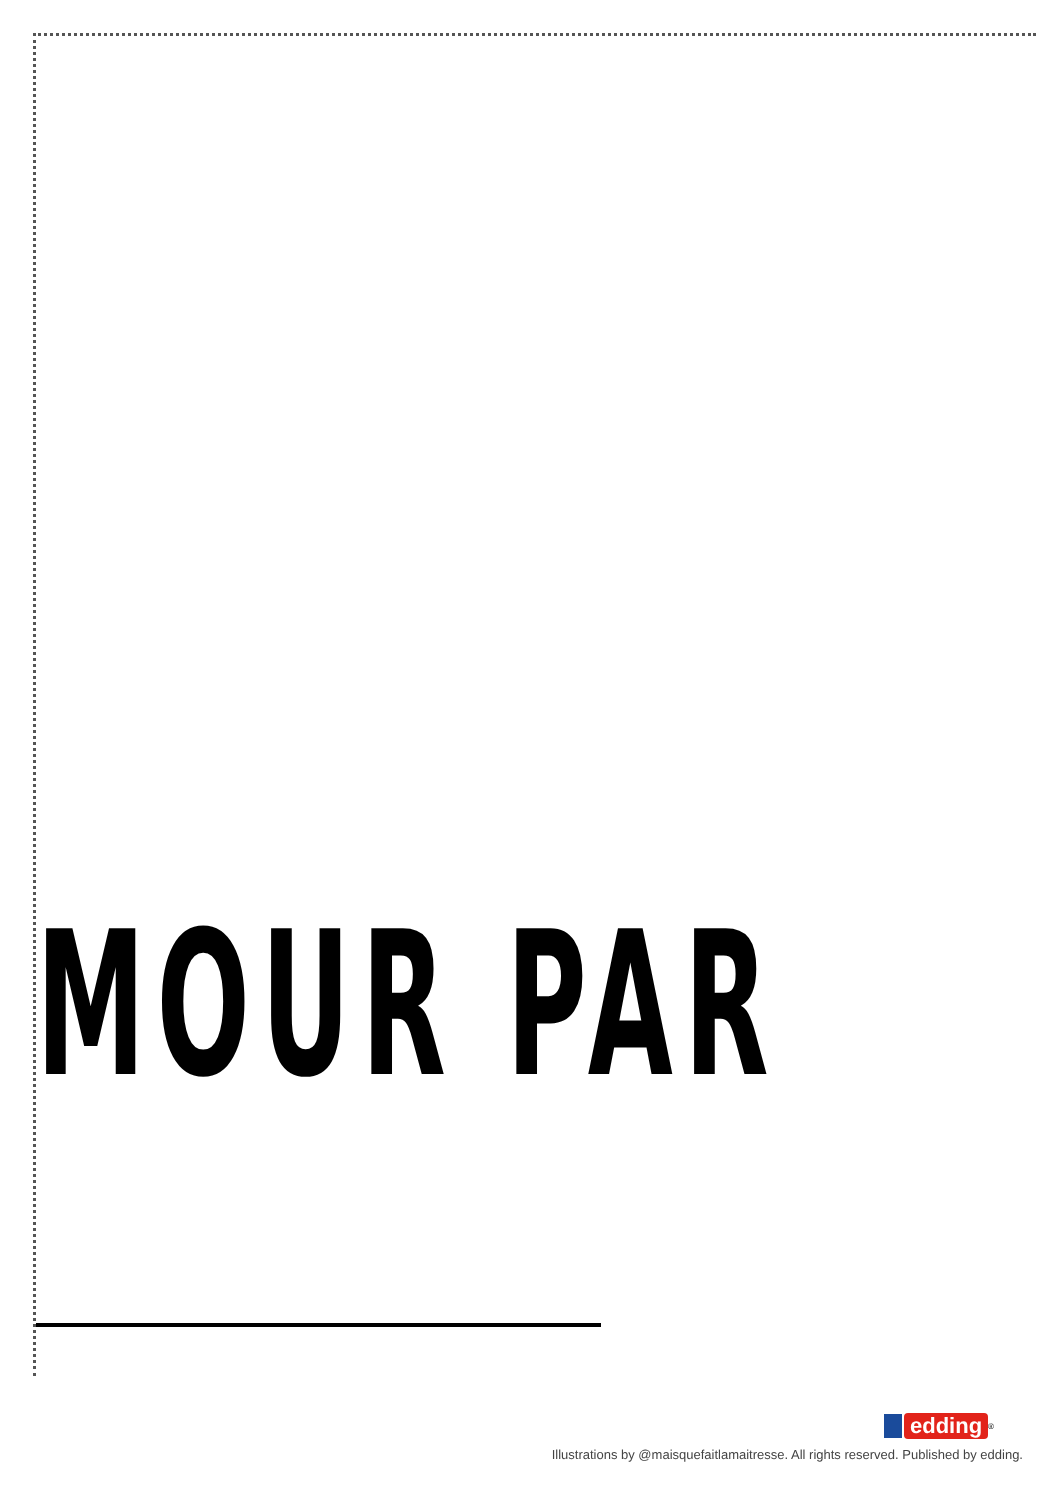MOUR PAR
edding
<sup>®</sup>
Illustrations by @maisquefaitlamaitresse. All rights reserved. Published by edding.